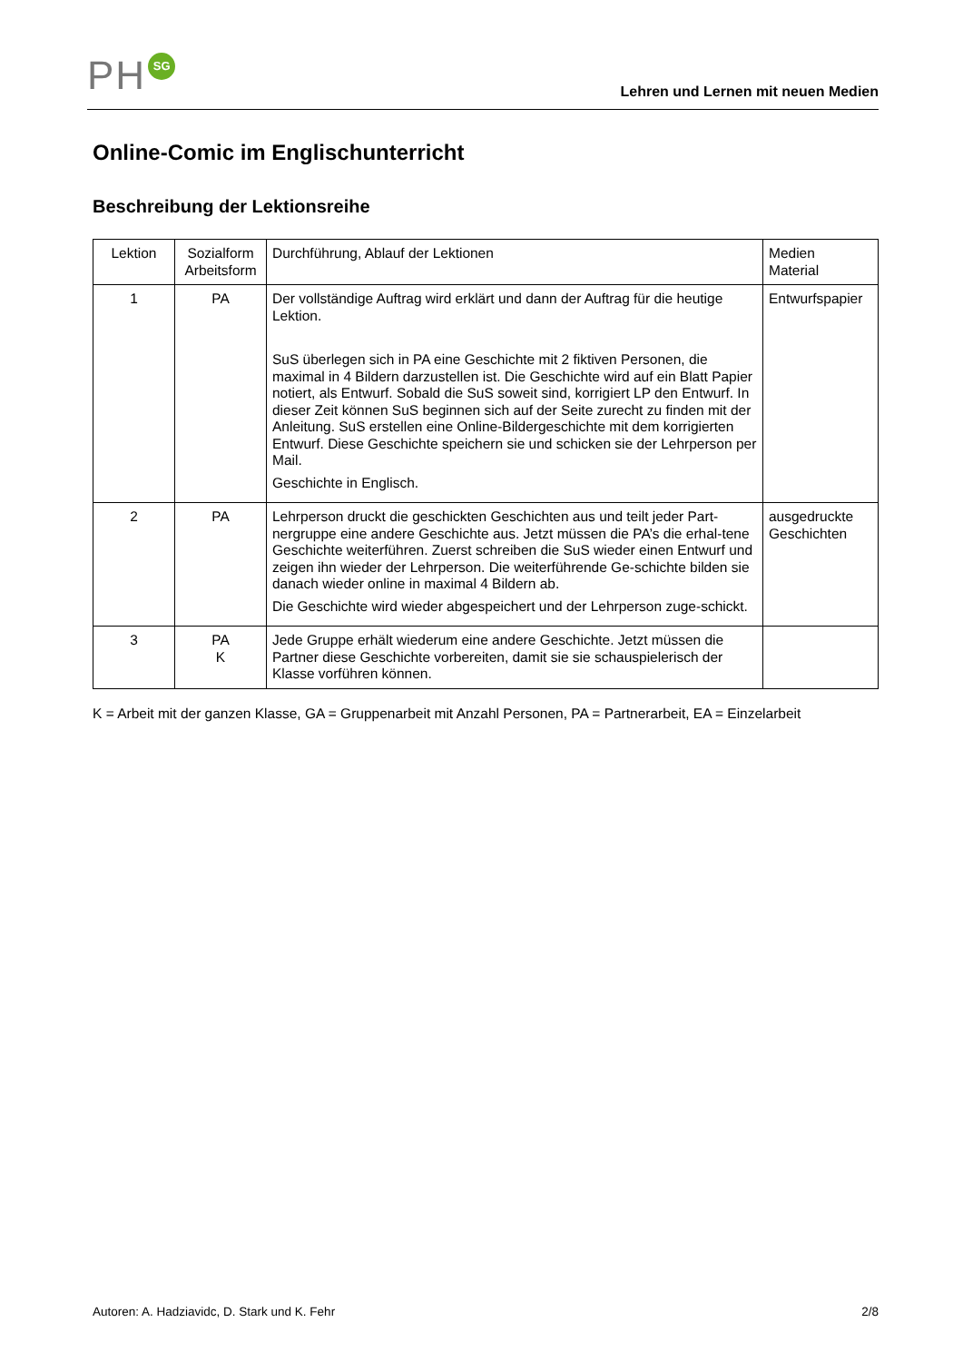PH SG
Lehren und Lernen mit neuen Medien
Online-Comic im Englischunterricht
Beschreibung der Lektionsreihe
| Lektion | Sozialform Arbeitsform | Durchführung, Ablauf der Lektionen | Medien Material |
| 1 | PA | Der vollständige Auftrag wird erklärt und dann der Auftrag für die heutige Lektion. SuS überlegen sich in PA eine Geschichte mit 2 fiktiven Personen, die maximal in 4 Bildern darzustellen ist. Die Geschichte wird auf ein Blatt Papier notiert, als Entwurf. Sobald die SuS soweit sind, korrigiert LP den Entwurf. In dieser Zeit können SuS beginnen sich auf der Seite zurecht zu finden mit der Anleitung. SuS erstellen eine Online-Bildergeschichte mit dem korrigierten Entwurf. Diese Geschichte speichern sie und schicken sie der Lehrperson per Mail. Geschichte in Englisch. | Entwurfspapier |
| 2 | PA | Lehrperson druckt die geschickten Geschichten aus und teilt jeder Part-nergruppe eine andere Geschichte aus. Jetzt müssen die PA’s die erhal-tene Geschichte weiterführen. Zuerst schreiben die SuS wieder einen Entwurf und zeigen ihn wieder der Lehrperson. Die weiterführende Ge-schichte bilden sie danach wieder online in maximal 4 Bildern ab. Die Geschichte wird wieder abgespeichert und der Lehrperson zuge-schickt. | ausgedruckte Geschichten |
| 3 | PA K | Jede Gruppe erhält wiederum eine andere Geschichte. Jetzt müssen die Partner diese Geschichte vorbereiten, damit sie sie schauspielerisch der Klasse vorführen können. | |
K = Arbeit mit der ganzen Klasse, GA = Gruppenarbeit mit Anzahl Personen, PA = Partnerarbeit, EA = Einzelarbeit
Autoren: A. Hadziavidc, D. Stark und K. Fehr 2/8